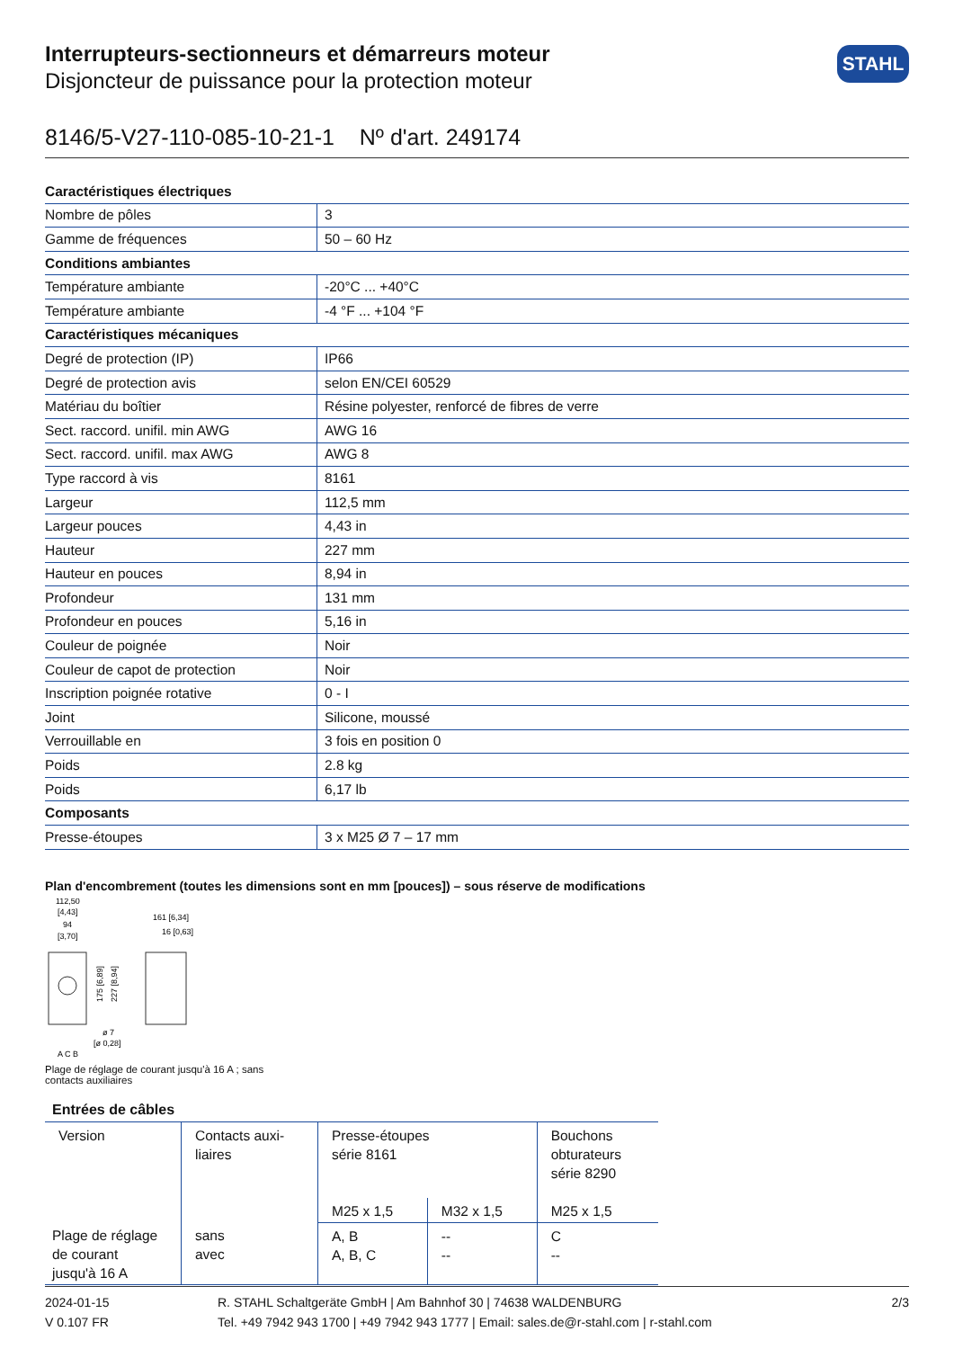Interrupteurs-sectionneurs et démarreurs moteur
Disjoncteur de puissance pour la protection moteur
STAHL
8146/5-V27-110-085-10-21-1 Nº d'art. 249174
| Caractéristiques électriques | |
| Nombre de pôles | 3 |
| Gamme de fréquences | 50 – 60 Hz |
| Conditions ambiantes | |
| Température ambiante | -20°C ... +40°C |
| Température ambiante | -4 °F ... +104 °F |
| Caractéristiques mécaniques | |
| Degré de protection (IP) | IP66 |
| Degré de protection avis | selon EN/CEI 60529 |
| Matériau du boîtier | Résine polyester, renforcé de fibres de verre |
| Sect. raccord. unifil. min AWG | AWG 16 |
| Sect. raccord. unifil. max AWG | AWG 8 |
| Type raccord à vis | 8161 |
| Largeur | 112,5 mm |
| Largeur pouces | 4,43 in |
| Hauteur | 227 mm |
| Hauteur en pouces | 8,94 in |
| Profondeur | 131 mm |
| Profondeur en pouces | 5,16 in |
| Couleur de poignée | Noir |
| Couleur de capot de protection | Noir |
| Inscription poignée rotative | 0 - I |
| Joint | Silicone, moussé |
| Verrouillable en | 3 fois en position 0 |
| Poids | 2.8 kg |
| Poids | 6,17 lb |
| Composants | |
| Presse-étoupes | 3 x M25 Ø 7 – 17 mm |
Plan d'encombrement (toutes les dimensions sont en mm [pouces]) – sous réserve de modifications
112,50
[4,43]
94
[3,70]
161 [6,34]
16 [0,63]
175 [6,89]
227 [8,94]
ø 7
[ø 0,28]
A C B
Plage de réglage de courant jusqu'à 16 A ; sans
contacts auxiliaires
Entrées de câbles
| Version | Contacts auxi- liaires | Presse-étoupes série 8161 | | Bouchons obturateurs série 8290 |
| --- | --- | --- | --- | --- |
| | | M25 x 1,5 | M32 x 1,5 | M25 x 1,5 |
| Plage de réglage de courant jusqu'à 16 A | sans avec | A, B A, B, C | -- -- | C -- |
2024-01-15
V 0.107 FR
R. STAHL Schaltgeräte GmbH | Am Bahnhof 30 | 74638 WALDENBURG
Tel. +49 7942 943 1700 | +49 7942 943 1777 | Email: sales.de@r-stahl.com | r-stahl.com
2/3